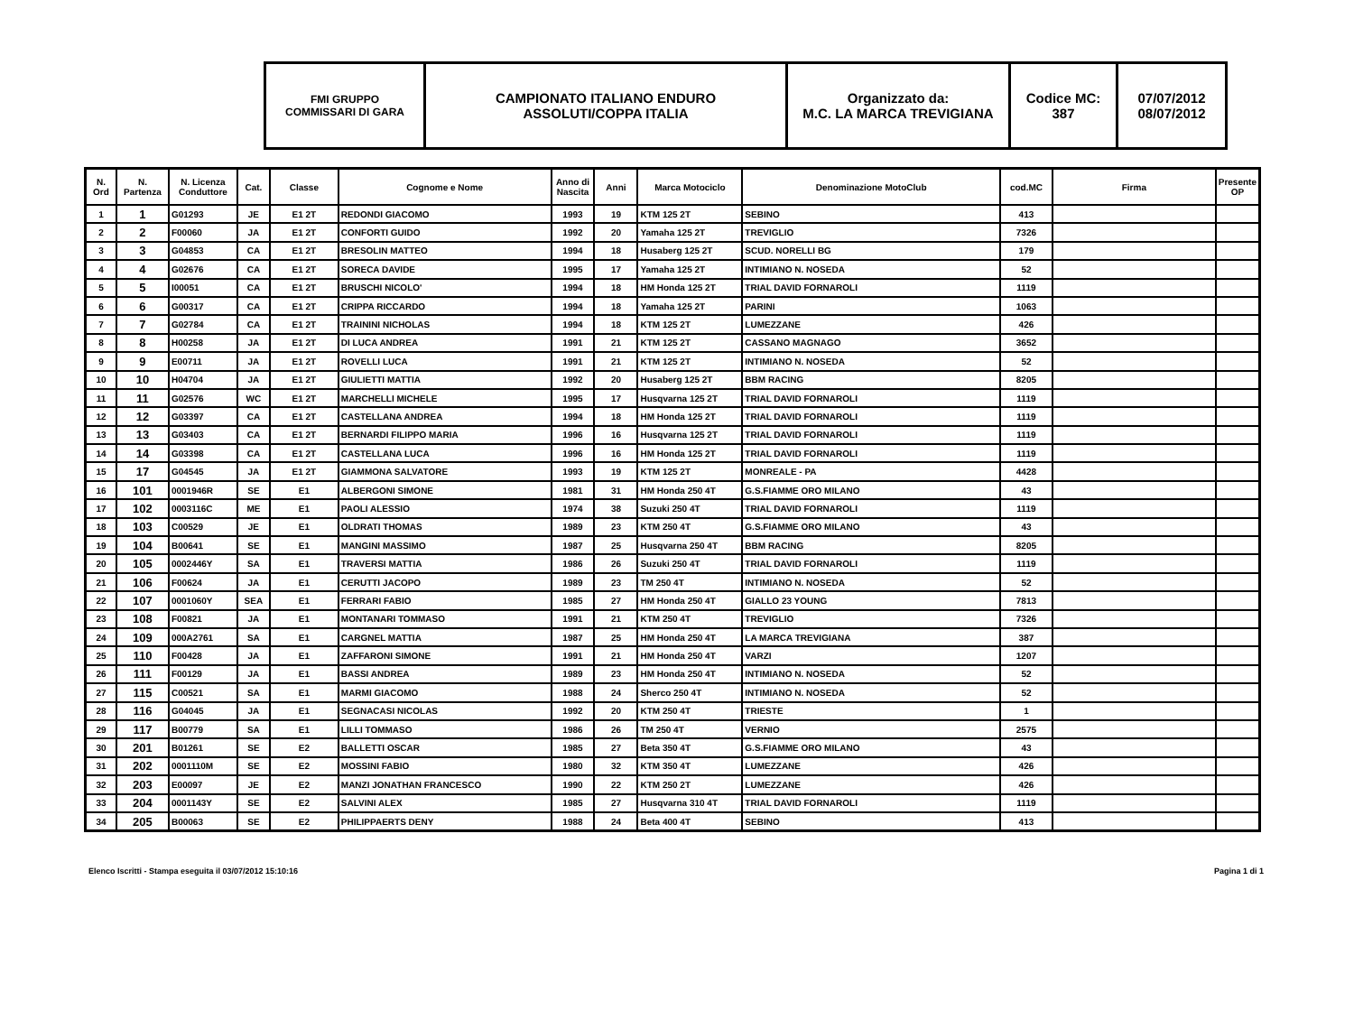| FMI GRUPPO COMMISSARI DI GARA | CAMPIONATO ITALIANO ENDURO ASSOLUTI/COPPA ITALIA | Organizzato da: M.C. LA MARCA TREVIGIANA | Codice MC: 387 | 07/07/2012 08/07/2012 |
| N. Ord | N. Partenza | N. Licenza Conduttore | Cat. | Classe | Cognome e Nome | Anno di Nascita | Anni | Marca Motociclo | Denominazione MotoClub | cod.MC | Firma | Presente OP |
| --- | --- | --- | --- | --- | --- | --- | --- | --- | --- | --- | --- | --- |
| 1 | 1 | G01293 | JE | E1 2T | REDONDI GIACOMO | 1993 | 19 | KTM 125 2T | SEBINO | 413 | | |
| 2 | 2 | F00060 | JA | E1 2T | CONFORTI GUIDO | 1992 | 20 | Yamaha 125 2T | TREVIGLIO | 7326 | | |
| 3 | 3 | G04853 | CA | E1 2T | BRESOLIN MATTEO | 1994 | 18 | Husaberg 125 2T | SCUD. NORELLI BG | 179 | | |
| 4 | 4 | G02676 | CA | E1 2T | SORECA DAVIDE | 1995 | 17 | Yamaha 125 2T | INTIMIANO N. NOSEDA | 52 | | |
| 5 | 5 | I00051 | CA | E1 2T | BRUSCHI NICOLO' | 1994 | 18 | HM Honda 125 2T | TRIAL DAVID FORNAROLI | 1119 | | |
| 6 | 6 | G00317 | CA | E1 2T | CRIPPA RICCARDO | 1994 | 18 | Yamaha 125 2T | PARINI | 1063 | | |
| 7 | 7 | G02784 | CA | E1 2T | TRAININI NICHOLAS | 1994 | 18 | KTM 125 2T | LUMEZZANE | 426 | | |
| 8 | 8 | H00258 | JA | E1 2T | DI LUCA ANDREA | 1991 | 21 | KTM 125 2T | CASSANO MAGNAGO | 3652 | | |
| 9 | 9 | E00711 | JA | E1 2T | ROVELLI LUCA | 1991 | 21 | KTM 125 2T | INTIMIANO N. NOSEDA | 52 | | |
| 10 | 10 | H04704 | JA | E1 2T | GIULIETTI MATTIA | 1992 | 20 | Husaberg 125 2T | BBM RACING | 8205 | | |
| 11 | 11 | G02576 | WC | E1 2T | MARCHELLI MICHELE | 1995 | 17 | Husqvarna 125 2T | TRIAL DAVID FORNAROLI | 1119 | | |
| 12 | 12 | G03397 | CA | E1 2T | CASTELLANA ANDREA | 1994 | 18 | HM Honda 125 2T | TRIAL DAVID FORNAROLI | 1119 | | |
| 13 | 13 | G03403 | CA | E1 2T | BERNARDI FILIPPO MARIA | 1996 | 16 | Husqvarna 125 2T | TRIAL DAVID FORNAROLI | 1119 | | |
| 14 | 14 | G03398 | CA | E1 2T | CASTELLANA LUCA | 1996 | 16 | HM Honda 125 2T | TRIAL DAVID FORNAROLI | 1119 | | |
| 15 | 17 | G04545 | JA | E1 2T | GIAMMONA SALVATORE | 1993 | 19 | KTM 125 2T | MONREALE - PA | 4428 | | |
| 16 | 101 | 0001946R | SE | E1 | ALBERGONI SIMONE | 1981 | 31 | HM Honda 250 4T | G.S.FIAMME ORO MILANO | 43 | | |
| 17 | 102 | 0003116C | ME | E1 | PAOLI ALESSIO | 1974 | 38 | Suzuki 250 4T | TRIAL DAVID FORNAROLI | 1119 | | |
| 18 | 103 | C00529 | JE | E1 | OLDRATI THOMAS | 1989 | 23 | KTM 250 4T | G.S.FIAMME ORO MILANO | 43 | | |
| 19 | 104 | B00641 | SE | E1 | MANGINI MASSIMO | 1987 | 25 | Husqvarna 250 4T | BBM RACING | 8205 | | |
| 20 | 105 | 0002446Y | SA | E1 | TRAVERSI MATTIA | 1986 | 26 | Suzuki 250 4T | TRIAL DAVID FORNAROLI | 1119 | | |
| 21 | 106 | F00624 | JA | E1 | CERUTTI JACOPO | 1989 | 23 | TM 250 4T | INTIMIANO N. NOSEDA | 52 | | |
| 22 | 107 | 0001060Y | SEA | E1 | FERRARI FABIO | 1985 | 27 | HM Honda 250 4T | GIALLO 23 YOUNG | 7813 | | |
| 23 | 108 | F00821 | JA | E1 | MONTANARI TOMMASO | 1991 | 21 | KTM 250 4T | TREVIGLIO | 7326 | | |
| 24 | 109 | 000A2761 | SA | E1 | CARGNEL MATTIA | 1987 | 25 | HM Honda 250 4T | LA MARCA TREVIGIANA | 387 | | |
| 25 | 110 | F00428 | JA | E1 | ZAFFARONI SIMONE | 1991 | 21 | HM Honda 250 4T | VARZI | 1207 | | |
| 26 | 111 | F00129 | JA | E1 | BASSI ANDREA | 1989 | 23 | HM Honda 250 4T | INTIMIANO N. NOSEDA | 52 | | |
| 27 | 115 | C00521 | SA | E1 | MARMI GIACOMO | 1988 | 24 | Sherco 250 4T | INTIMIANO N. NOSEDA | 52 | | |
| 28 | 116 | G04045 | JA | E1 | SEGNACASI NICOLAS | 1992 | 20 | KTM 250 4T | TRIESTE | 1 | | |
| 29 | 117 | B00779 | SA | E1 | LILLI TOMMASO | 1986 | 26 | TM 250 4T | VERNIO | 2575 | | |
| 30 | 201 | B01261 | SE | E2 | BALLETTI OSCAR | 1985 | 27 | Beta 350 4T | G.S.FIAMME ORO MILANO | 43 | | |
| 31 | 202 | 0001110M | SE | E2 | MOSSINI FABIO | 1980 | 32 | KTM 350 4T | LUMEZZANE | 426 | | |
| 32 | 203 | E00097 | JE | E2 | MANZI JONATHAN FRANCESCO | 1990 | 22 | KTM 250 2T | LUMEZZANE | 426 | | |
| 33 | 204 | 0001143Y | SE | E2 | SALVINI ALEX | 1985 | 27 | Husqvarna 310 4T | TRIAL DAVID FORNAROLI | 1119 | | |
| 34 | 205 | B00063 | SE | E2 | PHILIPPAERTS DENY | 1988 | 24 | Beta 400 4T | SEBINO | 413 | | |
Elenco Iscritti - Stampa eseguita il 03/07/2012 15:10:16 Pagina 1 di 1